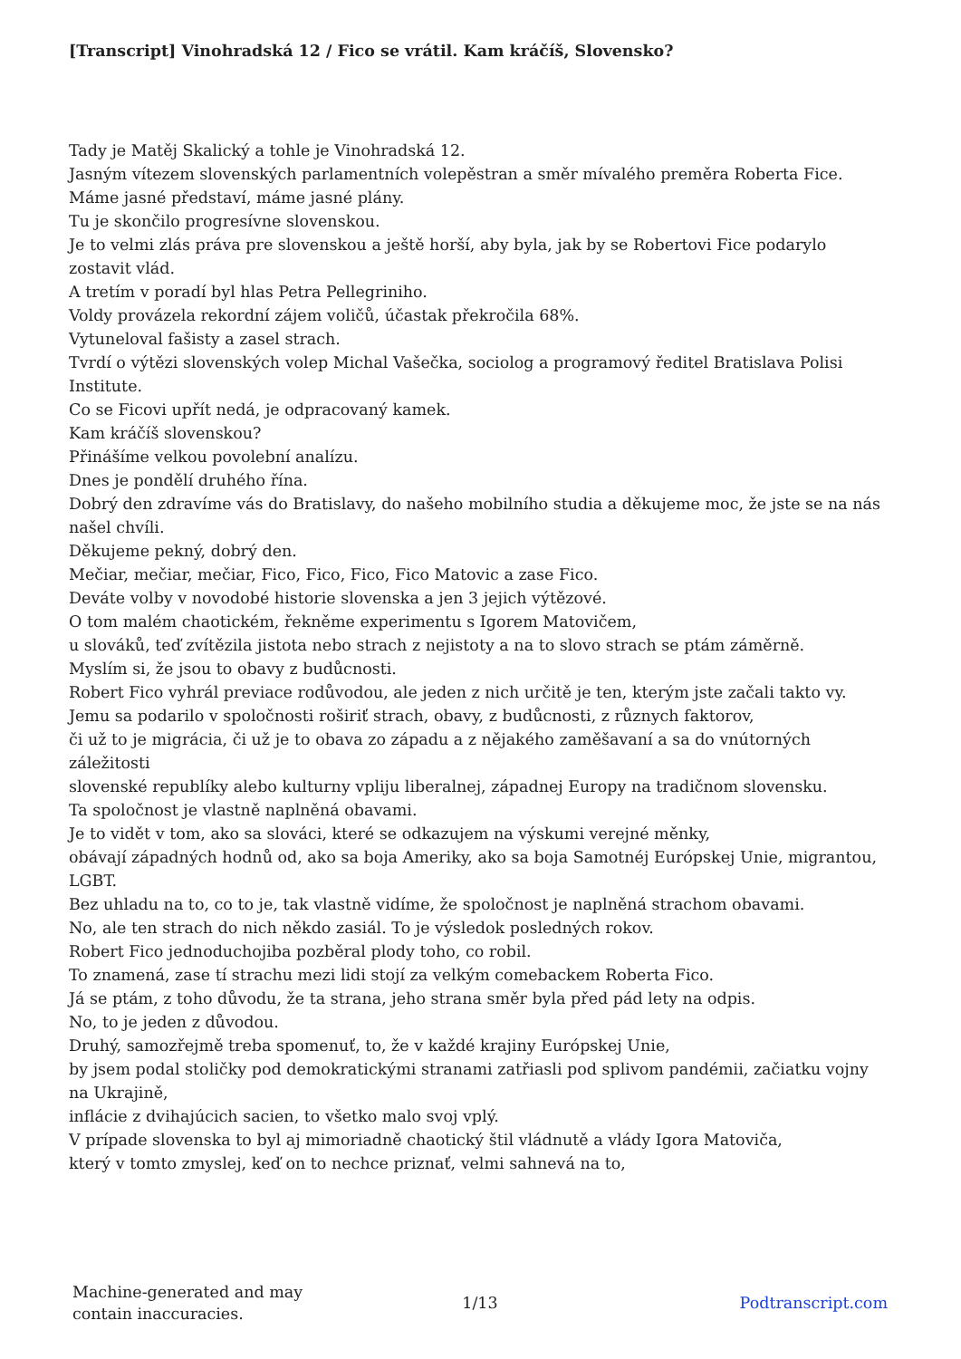[Transcript] Vinohradská 12 / Fico se vrátil. Kam kráčíš, Slovensko?
Tady je Matěj Skalický a tohle je Vinohradská 12.
Jasným vítezem slovenských parlamentních volepěstran a směr mívalého preměra Roberta Fice.
Máme jasné představí, máme jasné plány.
Tu je skončilo progresívne slovenskou.
Je to velmi zlás práva pre slovenskou a ještě horší, aby byla, jak by se Robertovi Fice podarylo zostavit vlád.
A tretím v poradí byl hlas Petra Pellegriniho.
Voldy provázela rekordní zájem voličů, účastak překročila 68%.
Vytuneloval fašisty a zasel strach.
Tvrdí o výtězi slovenských volep Michal Vašečka, sociolog a programový ředitel Bratislava Polisi Institute.
Co se Ficovi upřít nedá, je odpracovaný kamek.
Kam kráčíš slovenskou?
Přinášíme velkou povolební analízu.
Dnes je pondělí druhého řína.
Dobrý den zdravíme vás do Bratislavy, do našeho mobilního studia a děkujeme moc, že jste se na nás našel chvíli.
Děkujeme pekný, dobrý den.
Mečiar, mečiar, mečiar, Fico, Fico, Fico, Fico Matovic a zase Fico.
Deváte volby v novodobé historie slovenska a jen 3 jejich výtězové.
O tom malém chaotickém, řekněme experimentu s Igorem Matovičem,
u slováků, teď zvítězila jistota nebo strach z nejistoty a na to slovo strach se ptám záměrně.
Myslím si, že jsou to obavy z budůcnosti.
Robert Fico vyhrál previace rodůvodou, ale jeden z nich určitě je ten, kterým jste začali takto vy.
Jemu sa podarilo v spoločnosti roširiť strach, obavy, z budůcnosti, z různych faktorov,
či už to je migrácia, či už je to obava zo západu a z nějakého zaměšavaní a sa do vnútorných záležitosti
slovenské republíky alebo kulturny vpliju liberalnej, západnej Europy na tradičnom slovensku.
Ta spoločnost je vlastně naplněná obavami.
Je to vidět v tom, ako sa slováci, které se odkazujem na výskumi verejné měnky,
obávají západných hodnů od, ako sa boja Ameriky, ako sa boja Samotnéj Európskej Unie, migrantou, LGBT.
Bez uhladu na to, co to je, tak vlastně vidíme, že spoločnost je naplněná strachom obavami.
No, ale ten strach do nich někdo zasiál. To je výsledok posledných rokov.
Robert Fico jednoduchojiba pozběral plody toho, co robil.
To znamená, zase tí strachu mezi lidi stojí za velkým comebackem Roberta Fico.
Já se ptám, z toho důvodu, že ta strana, jeho strana směr byla před pád lety na odpis.
No, to je jeden z důvodou.
Druhý, samozřejmě treba spomenuť, to, že v každé krajiny Európskej Unie,
by jsem podal stoličky pod demokratickými stranami zatřiasli pod splivom pandémii, začiatku vojny na Ukrajině,
inflácie z dvihajúcich sacien, to všetko malo svoj vplý.
V prípade slovenska to byl aj mimoriadně chaotický štil vládnutě a vlády Igora Matoviča,
který v tomto zmyslej, keď on to nechce priznať, velmi sahnevá na to,
Machine-generated and may
contain inaccuracies.
1/13 Podtranscript.com